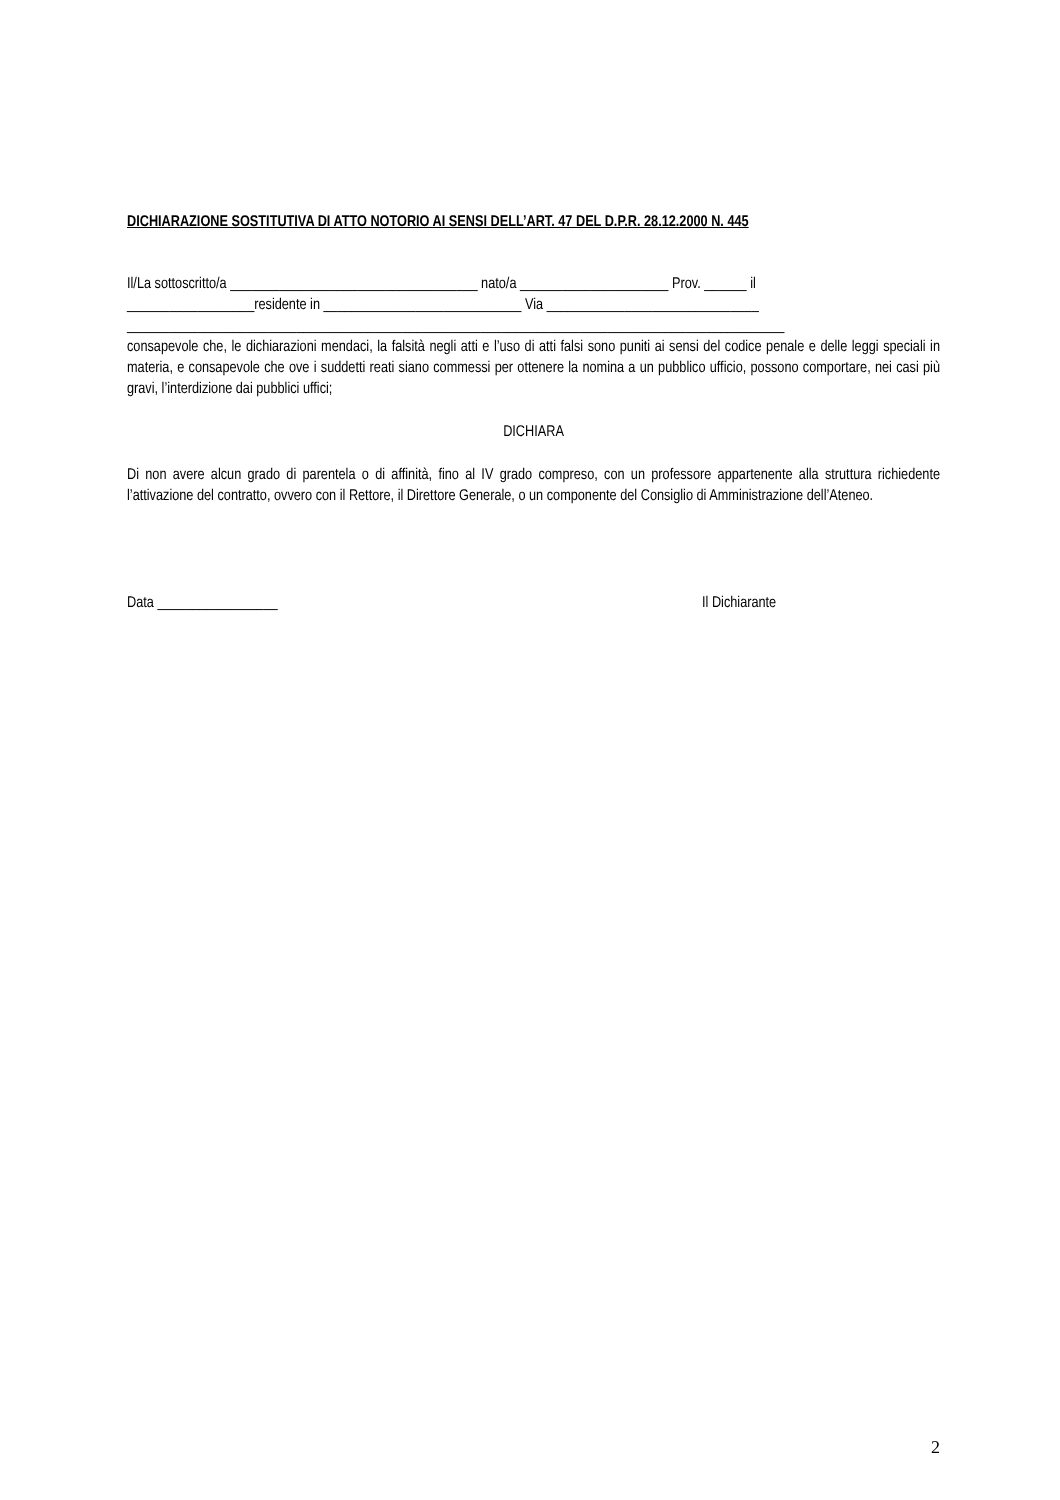DICHIARAZIONE SOSTITUTIVA DI ATTO NOTORIO AI SENSI DELL’ART. 47 DEL D.P.R. 28.12.2000 N. 445
Il/La sottoscritto/a ___________________________________ nato/a _____________________ Prov. ______ il
__________________residente in ____________________________ Via ______________________________
_____________________________________________________________________________________________
consapevole che, le dichiarazioni mendaci, la falsità negli atti e l’uso di atti falsi sono puniti ai sensi del codice penale e delle leggi speciali in materia, e consapevole che ove i suddetti reati siano commessi per ottenere la nomina a un pubblico ufficio, possono comportare, nei casi più gravi, l’interdizione dai pubblici uffici;
DICHIARA
Di non avere alcun grado di parentela o di affinità, fino al IV grado compreso, con un professore appartenente alla struttura richiedente l’attivazione del contratto, ovvero con il Rettore, il Direttore Generale, o un componente del Consiglio di Amministrazione dell’Ateneo.
Data _________________ Il Dichiarante
2